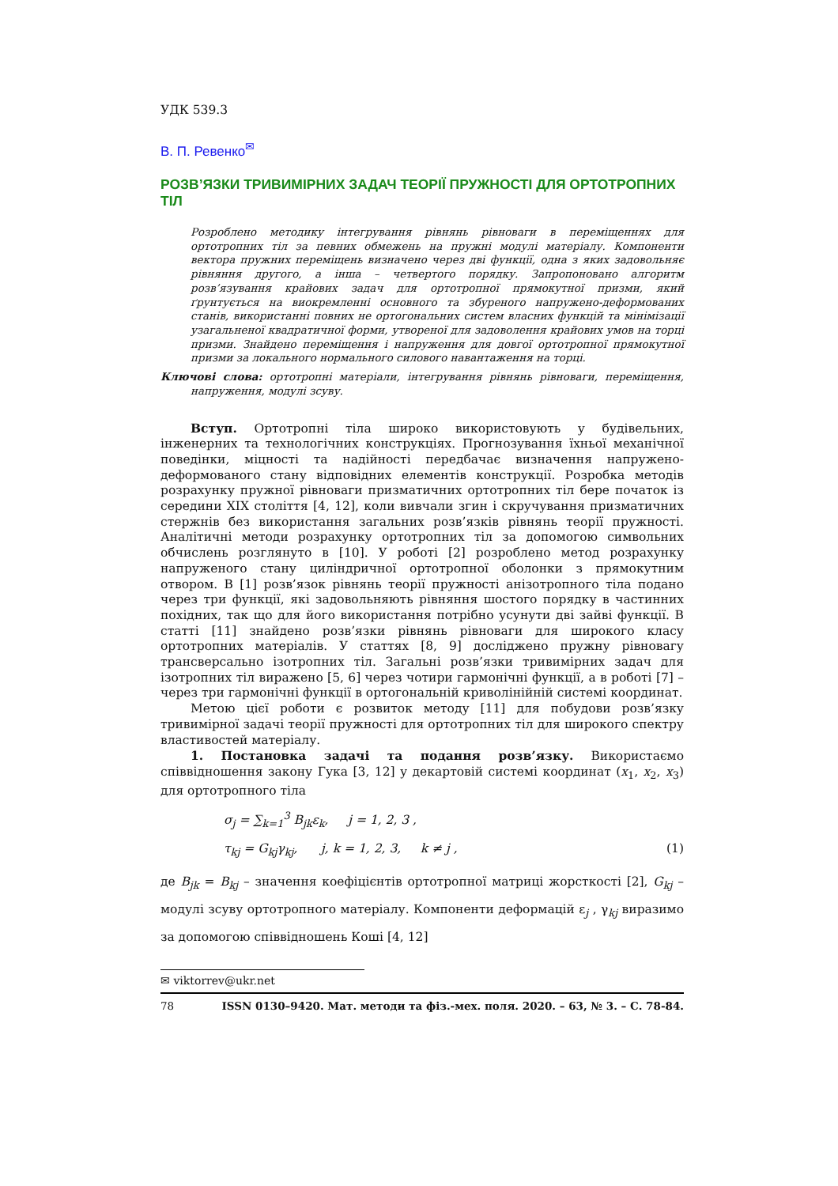УДК 539.3
В. П. Ревенко<sup>✉</sup>
РОЗВ’ЯЗКИ ТРИВИМІРНИХ ЗАДАЧ ТЕОРІЇ ПРУЖНОСТІ ДЛЯ ОРТОТРОПНИХ ТІЛ
Розроблено методику інтегрування рівнянь рівноваги в переміщеннях для ортотропних тіл за певних обмежень на пружні модулі матеріалу. Компоненти вектора пружних переміщень визначено через дві функції, одна з яких задовольняє рівняння другого, а інша – четвертого порядку. Запропоновано алгоритм розв’язування крайових задач для ортотропної прямокутної призми, який ґрунтується на виокремленні основного та збуреного напружено-деформованих станів, використанні повних не ортогональних систем власних функцій та мінімізації узагальненої квадратичної форми, утвореної для задоволення крайових умов на торці призми. Знайдено переміщення і напруження для довгої ортотропної прямокутної призми за локального нормального силового навантаження на торці.
Ключові слова: ортотропні матеріали, інтегрування рівнянь рівноваги, переміщення, напруження, модулі зсуву.
Вступ. Ортотропні тіла широко використовують у будівельних, інженерних та технологічних конструкціях. Прогнозування їхньої механічної поведінки, міцності та надійності передбачає визначення напружено-деформованого стану відповідних елементів конструкції. Розробка методів розрахунку пружної рівноваги призматичних ортотропних тіл бере початок із середини XIX століття [4, 12], коли вивчали згин і скручування призматичних стержнів без використання загальних розв’язків рівнянь теорії пружності. Аналітичні методи розрахунку ортотропних тіл за допомогою символьних обчислень розглянуто в [10]. У роботі [2] розроблено метод розрахунку напруженого стану циліндричної ортотропної оболонки з прямокутним отвором. В [1] розв’язок рівнянь теорії пружності анізотропного тіла подано через три функції, які задовольняють рівняння шостого порядку в частинних похідних, так що для його використання потрібно усунути дві зайві функції. В статті [11] знайдено розв’язки рівнянь рівноваги для широкого класу ортотропних матеріалів. У статтях [8, 9] досліджено пружну рівновагу трансверсально ізотропних тіл. Загальні розв’язки тривимірних задач для ізотропних тіл виражено [5, 6] через чотири гармонічні функції, а в роботі [7] – через три гармонічні функції в ортогональній криволінійній системі координат.
Метою цієї роботи є розвиток методу [11] для побудови розв’язку тривимірної задачі теорії пружності для ортотропних тіл для широкого спектру властивостей матеріалу.
1. Постановка задачі та подання розв’язку. Використаємо співвідношення закону Гука [3, 12] у декартовій системі координат (x<sub>1</sub>, x<sub>2</sub>, x<sub>3</sub>) для ортотропного тіла
σ<sub>j</sub> = ∑<sub>k=1</sub><sup>3</sup> B<sub>jk</sub>ε<sub>k</sub>, j = 1, 2, 3 ,
τ<sub>kj</sub> = G<sub>kj</sub>γ<sub>kj</sub>, j, k = 1, 2, 3, k ≠ j , (1)
де B<sub>jk</sub> = B<sub>kj</sub> – значення коефіцієнтів ортотропної матриці жорсткості [2], G<sub>kj</sub> – модулі зсуву ортотропного матеріалу. Компоненти деформацій ε<sub>j</sub> , γ<sub>kj</sub> виразимо за допомогою співвідношень Коші [4, 12]
✉ viktorrev@ukr.net
78 ISSN 0130–9420. Мат. методи та фіз.-мех. поля. 2020. – 63, № 3. – С. 78-84.